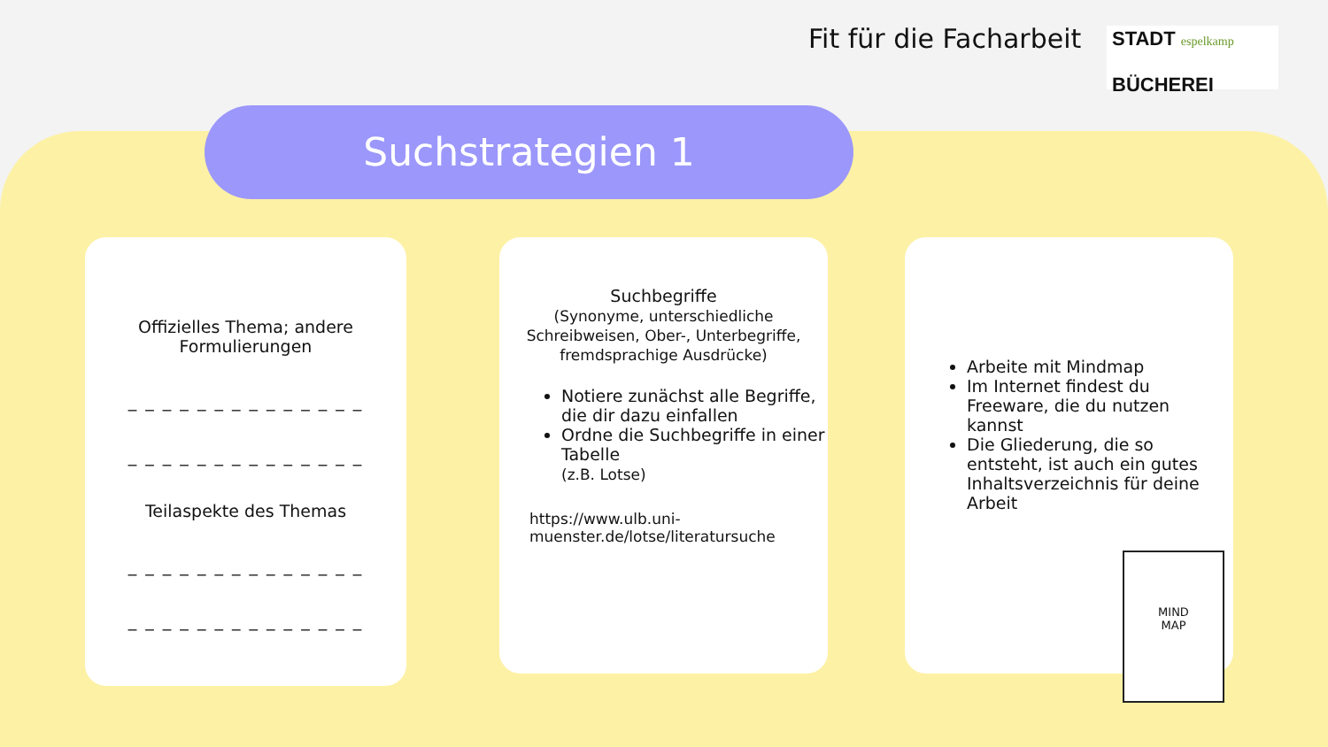Fit für die Facharbeit
STADT espelkamp
BÜCHEREI
Suchstrategien 1
Offizielles Thema; andere Formulierungen
_ _ _ _ _ _ _ _ _ _ _ _ _ _
_ _ _ _ _ _ _ _ _ _ _ _ _ _
Teilaspekte des Themas
_ _ _ _ _ _ _ _ _ _ _ _ _ _
_ _ _ _ _ _ _ _ _ _ _ _ _ _
Suchbegriffe
(Synonyme, unterschiedliche Schreibweisen, Ober-, Unterbegriffe, fremdsprachige Ausdrücke)
Notiere zunächst alle Begriffe, die dir dazu einfallen
Ordne die Suchbegriffe in einer Tabelle
(z.B. Lotse)
https://www.ulb.uni-muenster.de/lotse/literatursuche
Arbeite mit Mindmap
Im Internet findest du Freeware, die du nutzen kannst
Die Gliederung, die so entsteht, ist auch ein gutes Inhaltsverzeichnis für deine Arbeit
MIND
MAP